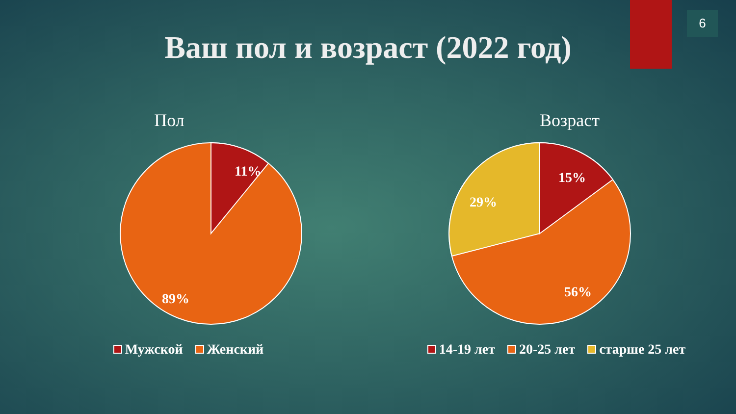6
Ваш пол и возраст (2022 год)
Пол
11%
89%
Мужской Женский
Возраст
15%
29%
56%
14-19 лет 20-25 лет старше 25 лет